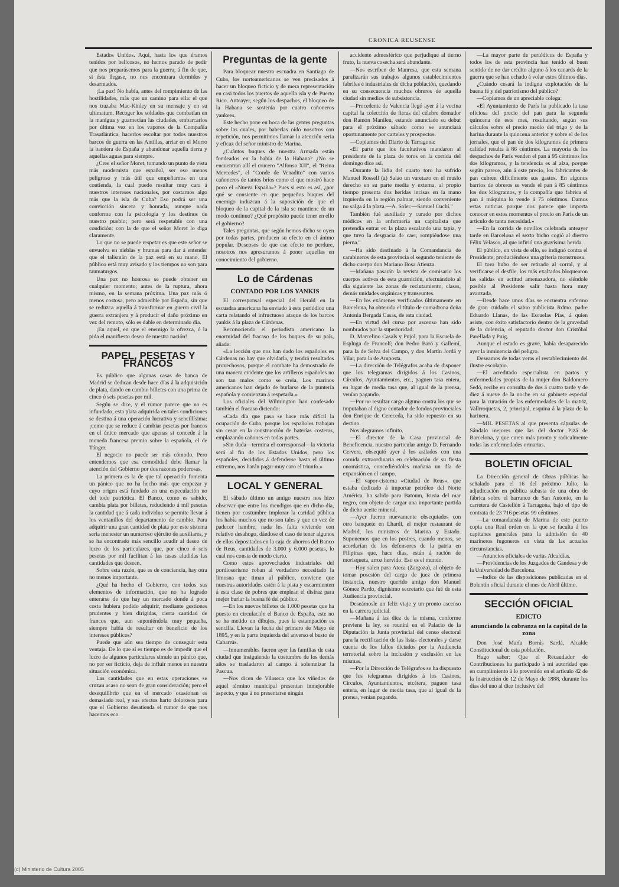CRONICA REUSENSE
Estados Unidos. Aquí, hasta los que éramos tenidos por belicosos, no hemos parado de pedir que nos preparásemos para la guerra, á fin de que, si ésta llegase, no nos encontrara dormidos y desarmados.
¡La paz! No había, antes del rompimiento de las hostilidades, más que un camino para ella: el que nos trazaba Mac-Kinley en su mensaje y en su ultimatum. Recoger los soldados que combatían en la manigua y guarnecían las ciudades, embarcarlos por última vez en los vapores de la Compañía Trasatlántica, hacerlos escoltar por todos nuestros barcos de guerra en las Antillas, arriar en el Morro la bandera de España y abandonar aquella tierra y aquellas aguas para siempre.
¿Cree el señor Moret, tomando un punto de vista más modernista que español, ser eso menos peligroso y más útil que empeñarnos en una contienda, la cual puede resultar muy cara á nuestros intereses nacionales, por costarnos algo más que la isla de Cuba? Eso podrá ser una convicción sincera y honrada, aunque nada conforme con la psicología y los destinos de nuestro pueblo; pero será respetable con una condición: con la de que el señor Moret lo diga claramente.
Lo que no se puede respetar es que este señor se envuelva en nieblas y brumas para dar á entender que el talismán de la paz está en su mano. El público está muy avisado y los tiempos no son para taumaturgos.
Una paz no honrosa se puede obtener en cualquier momento; antes de la ruptura, ahora mismo, en la semana próxima. Una paz más ó menos costosa, pero admisible por España, sin que se reduzca aquella á transformar en guerra civil la guerra extranjera y á producir el daño próximo en vez del remoto, sólo es dable en determinado día.
¡En aquel, en que el enemigo la ofrezca, ó la pida el manifiesto deseo de nuestra nación!
PAPEL, PESETAS Y FRANCOS
Es público que algunas casas de banca de Madrid se dedican desde hace días á la adquisición de plata, dando en cambio billetes con una prima de cinco ó seis pesetas por mil.
Según se dice, y el rumor parece que no es infundado, esta plata adquirida en tales condiciones se destina á una operación lucrativa y sencillísima: ¡como que se reduce á cambiar pesetas por francos en el único mercado que apenas si concede á la moneda francesa premio sobre la española, el de Tánger.
El negocio no puede ser más cómodo. Pero entendemos que esa comodidad debe llamar la atención del Gobierno por dos razones poderosas.
La primera es la de que tal operación fomenta un pánico que no ha hecho más que empezar y cuyo origen está fundado en una especulación no del todo patriótica. El Banco, como es sabido, cambia plata por billetes, reduciendo á mil pesetas la cantidad que á cada individuo se permite llevar á los ventanillos del departamento de cambio. Para adquirir una gran cantidad de plata por este sistema sería menester un numeroso ejército de auxiliares, y se ha encontrado más sencillo acudir al deseo de lucro de los particulares, que, por cinco ó seis pesetas por mil facilitan á las casas aludidas las cantidades que deseen.
Sobre esta razón, que es de conciencia, hay otra no menos importante.
¿Qué ha hecho el Gobierno, con todos sus elementos de información, que no ha logrado enterarse de que hay un mercado donde á poca costa hubiera podido adquirir, mediante gestiones prudentes y bien dirigidas, cierta cantidad de francos que, aun suponiéndola muy pequeña, siempre había de resultar en beneficio de los intereses públicos?
Puede que aún sea tiempo de conseguir esta ventaja. De lo que sí es tiempo es de impedir que el lucro de algunos particulares simule un pánico que, no por ser ficticio, deja de influir menos en nuestra situación económica.
Las cantidades que en estas operaciones se cruzan acaso no sean de gran consideración; pero el desequilibrio que en el mercado ocasionan es demasiado real, y sus efectos harto dolorosos para que el Gobierno desatienda el rumor de que nos hacemos eco.
Preguntas de la gente
Para bloquear nuestra escuadra en Santiago de Cuba, los norteamericanos se ven precisados á hacer un bloqueo ficticio y de mera representación en casi todos los puertos de aquella isla y de Puerto Rico. Anteayer, según los despachos, el bloqueo de la Habana se sostenía por cuatro cañoneros yankees.
Este hecho pone en boca de las gentes preguntas sobre las cuales, por haberlas oído nosotros con repetición, nos permitimos llamar la atención seria y eficaz del señor ministro de Marina.
¿Cuántos buques de nuestra Armada están fondeados en la bahía de la Habana? ¿No se encuentran allí el crucero "Alfonso XII", el "Reina Mercedes", el "Conde de Venadito" con varios cañoneros de tantos bríos como el que mostró hace poco el «Nueva España»? Pues si esto es así, ¿por qué se consiente en que pequeños buques del enemigo induzcan á la suposición de que el bloqueo de la capital de la isla se mantiene de un modo continuo? ¿Qué propósito puede tener en ello el gobierno?
Tales preguntas, que según hemos dicho se oyen por todas partes, producen su efecto en el ánimo popular. Deseosos de que ese efecto no perdure, nosotros nos apresuramos á poner aquellas en conocimiento del gobierno.
Lo de Cárdenas
CONTADO POR LOS YANKIS
El corresponsal especial del Herald en la escuadra americana ha enviado á este periódico una carta relatando el infructuoso ataque de los barcos yankis á la plaza de Cárdenas.
Reconociendo el periodista americano la enormidad del fracaso de los buques de su país, añade:
«La lección que nos han dado los españoles en Cárdenas no hay que olvidarla, y tendrá resultados provechosos, porque el combate ha demostrado de una manera evidente que los artilleros españoles no son tan malos como se creía. Los marinos americanos han dejado de burlarse de la puntería española y comienzan á respetarla.»
Los oficiales del Wilmington han confesado también el fracaso diciendo:
«Cada día que pasa se hace más difícil la ocupación de Cuba, porque los españoles trabajan sin cesar en la construcción de baterías costeras, emplazando cañones en todas partes.
»Sin duda—termina el corresponsal—la victoria será al fin de los Estados Unidos, pero los españoles, decididos á defenderse hasta el último extremo, nos harán pagar muy caro el triunfo.»
LOCAL Y GENERAL
El sábado último un amigo nuestro nos hizo observar que entre los mendigos que en dicho día, tienen por costumbre implorar la caridad pública los había muchos que no son tales y que en vez de padecer hambre, nada les falta viviendo con relativo desahogo, dándose el caso de tener algunos de ellos depositados en la caja de ahorros del Banco de Reus, cantidades de 3.000 y 6.000 pesetas, lo cual nos consta de modo cierto.
Como estos aprovechados industriales del pordioserismo roban al verdadero necesitado la limosna que timan al público, conviene que nuestras autoridades estén á la pista y escarmienten á esta clase de pobres que emplean el disfraz para mejor burlar la buena fé del público.
—En los nuevos billetes de 1.000 pesetas que ha puesto en circulación el Banco de España, este no se ha metido en dibujos, pues la estampación es sencilla. Llevan la fecha del primero de Mayo de 1895, y en la parte izquierda del anverso el busto de Cabarrús.
—Innumerables fueron ayer las familias de esta ciudad que insiguiendo la costumbre de los demás años se trasladaron al campo á solemnizar la Pascua.
—Nos dicen de Vilaseca que los viñedos de aquel término municipal presentan inmejorable aspecto, y que á no presentarse ningún
accidente admosférico que perjudique al tierno fruto, la nueva cosecha será abundante.
—Nos escriben de Manresa, que esta semana paralizarán sus trabajos algunos establecimientos fabriles é industriales de dicha población, quedando en su consecuencia muchos obreros de aquella ciudad sin medios de subsistencia.
—Procedente de Valencia llegó ayer á la vecina capital la colección de fieras del célebre domador don Ramón Manileu, estando anunciado su debut para el próximo sábado como se anunciará oportunamente por carteles y prospectos.
—Copiamos del Diario de Tarragona:
«El parte que los facultativos mandaron al presidente de la plaza de toros en la corrida del domingo dice así.
«Durante la lidia del cuarto toro ha sufrido Manuel Rossell (a) Salao un varetazo en el muslo derecho en su parte media y externa, al propio tiempo presenta dos heridas incisas en la mano izquierda en la región palmar, siendo conveniente no salga á la plaza.—A. Soler.—Samuel Cuchí."
También fué auxiliado y curado por dichos médicos en la enfermería un capitalista que pretendía entrar en la plaza escalando una tapia, y que tuvo la desgracia de caer, rompiéndose una pierna."
—Ha sido destinado á la Comandancia de carabineros de esta provincia el segundo teniente de dicho cuerpo don Mariano Bosa Atienza.
—Mañana pasarán la revista de comisario los cuerpos activos de esta guarnición, efectuándolo al día siguiente las zonas de reclutamiento, clases, demás unidades orgánicas y transeuntes.
—En los exámenes verificados últimamente en Barcelona, ha obtenido el título de comadrona doña Antonia Bergadá Casas, de esta ciudad.
—En virtud del curso por ascenso han sido nombrados por la superioridad:
D. Marcelino Casals y Pujol, para la Escuela de Espluga de Francolí; don Pedro Baró y Gallemí, para la de Selva del Campo, y don Martín Jordá y Vilar, para la de Amposta.
—La dirección de Telégrafos acaba de disponer que los telegramas dirigidos á los Casinos, Círculos, Ayuntamientos, etc., paguen tasa entera, en lugar de media tasa que, al igual de la prensa, venían pagando.
—Por no resultar cargo alguno contra los que se imputaban al digno contador de fondos provinciales don Enrique de Cereceda, ha sido repuesto en su destino.
Nos alegramos infinito.
—El director de la Casa provincial de Beneficencia, nuestro particular amigo D. Fernando Cervera, obsequió ayer á los asilados con una comida extraordinaria en celebración de su fiesta onomástica, concediéndoles mañana un día de expansión en el campo.
—El vapor-cisterna «Ciudad de Reus», que estaba dedicado á importar petróleo del Norte América, ha salido para Batoum, Rusia del mar negro, con objeto de cargar una importante partida de dicho aceite mineral.
—Ayer fueron nuevamente obsequiados con otro banquete en Lhardi, el mejor restaurant de Madrid, los ministros de Marina y Estado. Suponemos que en los postres, cuando menos, se acordarían de los defensores de la patria en Filipinas que, hace días, están á ración de morisqueta, arroz hervido. Eso es el mundo.
—Hoy salen para Ateca (Zargoza), al objeto de tomar posesión del cargo de juez de primera instancia, nuestro querido amigo don Manuel Gómez Pardo, dignísimo secretario que fué de esta Audiencia provincial.
Deseámosle un feliz viaje y un pronto ascenso en la carrera judicial.
—Mañana á las diez de la misma, conforme previene la ley, se reunirá en el Palacio de la Diputación la Junta provincial del censo electoral para la rectificación de las listas electorales y darse cuenta de los fallos dictados por la Audiencia terrotorial sobre la inclusión y exclusión en las mismas.
—Por la Dirección de Telégrafos se ha dispuesto que los telegramas dirigidos á los Casinos, Círculos, Ayuntamientos, etcétera, paguen tasa entera, en lugar de media tasa, que al igual de la prensa, venían pagando.
—La mayor parte de periódicos de España y todos los de esta provincia han tenido el buen sentido de no dar crédito alguno á los canards de la guerra que se han echado á volar estos últimos días.
¿Cuándo cesará la indigna explotación de la buena fé y del patriotismo del público?
—Copiamos de un apreciable colega:
«El Ayuntamiento de París ha publicado la tasa oficiosa del precio del pan para la segunda quincena de este mes, resultando, según sus cálculos sobre el precio medio del trigo y de la harina durante la quincena anterior y sobre el de los jornales, que el pan de dos kilogramos de primera calidad resulta á 86 céntimos. La mayoría de los despachos de París venden el pan á 95 céntimos los dos kilogramos, y la tendencia es al alza, porque según parece, aún á este precio, los fabricantes de pan cubren difícilmente sus gastos. En algunos barrios de obreros se vende el pan á 85 céntimos los dos kilogramos, y la compañía que fabrica el pan á máquina lo vende á 75 céntimos. Damos estas noticias porque nos parece que importa conocer en estos momentos el precio en París de un artículo de tanta necesidad.»
—En la corrida de novillos celebrada anteayer tarde en Barcelona el sexto bicho cogió al diestro Félix Velasco, al que infirió una gravísima herida.
El público, en vista de ello, se indignó contra el Presidente, produciéndose una gritería monstruosa.
El toro hubo de ser retirado al corral, y al verificarse el desfile, los más exaltados bloquearon las salidas en actitud amenazadora, no siéndole posible al Presidente salir hasta hora muy avanzada.
—Desde hace unos días se encuentra enfermo de gran cuidado el sabio publicista Rdmo. padre Eduardo Llanas, de las Escuelas Pías, á quien asiste, con éxito satisfactorio dentro de la gravedad de la dolencia, el reputado doctor don Cristóbal Parellada y Puig.
Aunque el estado es grave, había desaparecido ayer la inminencia del peligro.
Deseamos de todas veras el restablecimiento del ilustre escolapio.
—El acreditado especialista en partos y enfermedades propias de la mujer don Baldomero Sedó, recibe en consulta de dos á cuatro tarde y de diez á nueve de la noche en su gabinete especial para la curación de las enfermedades de la matriz, Vallrroquetas, 2, principal, esquina á la plaza de la harinera.
—MIL PESETAS al que presenta cápsulas de Sándalo mejores que las del doctor Pizá de Barcelona, y que curen más pronto y radicalmente todas las enfermedades orinarias.
BOLETIN OFICIAL
La Dirección general de Obras públicas ha señalado para el 16 del próximo Julio, la adjudicación en pública subasta de una obra de fábrica sobre el barranco de San Antonio, en la carretera de Castellón á Tarragona, bajo el tipo de contrata de 23 716 pesetas 99 céntimos.
—La comandansia de Marina de este puerto copia una Real orden en la que se faculta á los capitanes generales para la admisión de 40 marineros fugoneros en vista de las actuales circunstancias.
—Anuncios oficiales de varias Alcaldías.
—Providencias de los Juzgados de Gandesa y de la Universidad de Barcelona.
—Indice de las disposiciones publicadas en el Bolentín oficial durante el mes de Abril último.
SECCIÓN OFICIAL
EDICTO
anunciando la cobranza en la capital de la zona
Don José María Borrás Sardá, Alcalde Constitucional de esta población.
Hago saber: Que el Recaudador de Contribuciones ha participado á mi autoridad que en cumplimiento á lo prevenido en el artículo 42 de la Instrucción de 12 de Mayo de 1888, durante los días del uno al diez inclusive del
(c) Ministerio de Cultura 2005